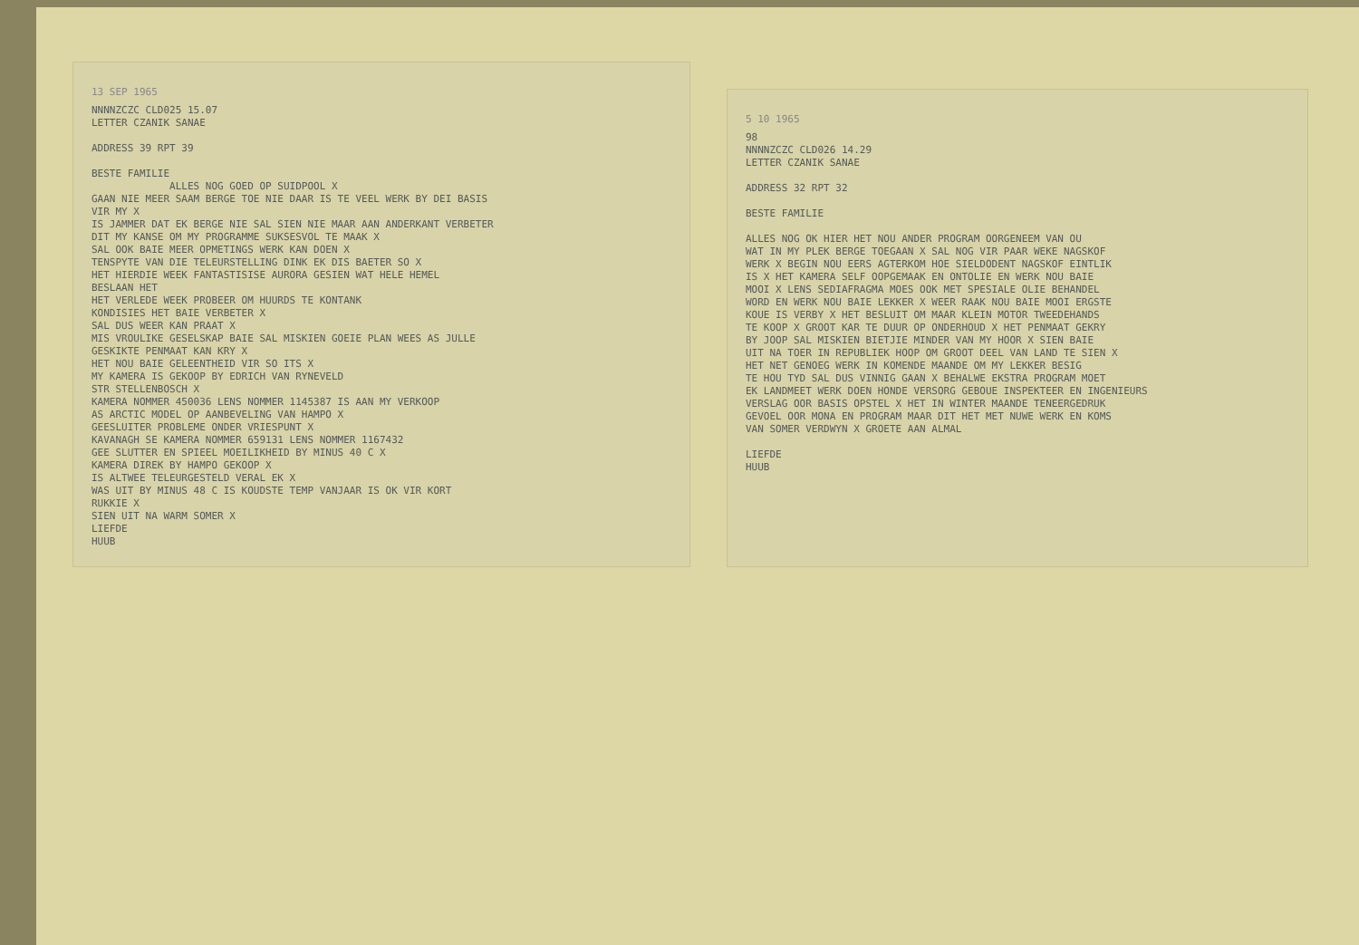13 SEP 1965
NNNNZCZC CLD025 15.07 LETTER CZANIK SANAE ADDRESS 39 RPT 39 BESTE FAMILIE ALLES NOG GOED OP SUIDPOOL X GAAN NIE MEER SAAM BERGE TOE NIE DAAR IS TE VEEL WERK BY DEI BASIS VIR MY X IS JAMMER DAT EK BERGE NIE SAL SIEN NIE MAAR AAN ANDERKANT VERBETER DIT MY KANSE OM MY PROGRAMME SUKSESVOL TE MAAK X SAL OOK BAIE MEER OPMETINGS WERK KAN DOEN X TENSPYTE VAN DIE TELEURSTELLING DINK EK DIS BAETER SO X HET HIERDIE WEEK FANTASTISISE AURORA GESIEN WAT HELE HEMEL BESLAAN HET HET VERLEDE WEEK PROBEER OM HUURDS TE KONTANK KONDISIES HET BAIE VERBETER X SAL DUS WEER KAN PRAAT X MIS VROULIKE GESELSKAP BAIE SAL MISKIEN GOEIE PLAN WEES AS JULLE GESKIKTE PENMAAT KAN KRY X HET NOU BAIE GELEENTHEID VIR SO ITS X MY KAMERA IS GEKOOP BY EDRICH VAN RYNEVELD STR STELLENBOSCH X KAMERA NOMMER 450036 LENS NOMMER 1145387 IS AAN MY VERKOOP AS ARCTIC MODEL OP AANBEVELING VAN HAMPO X GEESLUITER PROBLEME ONDER VRIESPUNT X KAVANAGH SE KAMERA NOMMER 659131 LENS NOMMER 1167432 GEE SLUTTER EN SPIEEL MOEILIKHEID BY MINUS 40 C X KAMERA DIREK BY HAMPO GEKOOP X IS ALTWEE TELEURGESTELD VERAL EK X WAS UIT BY MINUS 48 C IS KOUDSTE TEMP VANJAAR IS OK VIR KORT RUKKIE X SIEN UIT NA WARM SOMER X LIEFDE HUUB
5 10 1965
98 NNNNZCZC CLD026 14.29 LETTER CZANIK SANAE ADDRESS 32 RPT 32 BESTE FAMILIE ALLES NOG OK HIER HET NOU ANDER PROGRAM OORGENEEM VAN OU WAT IN MY PLEK BERGE TOEGAAN X SAL NOG VIR PAAR WEKE NAGSKOF WERK X BEGIN NOU EERS AGTERKOM HOE SIELDODENT NAGSKOF EINTLIK IS X HET KAMERA SELF OOPGEMAAK EN ONTOLIE EN WERK NOU BAIE MOOI X LENS SEDIAFRAGMA MOES OOK MET SPESIALE OLIE BEHANDEL WORD EN WERK NOU BAIE LEKKER X WEER RAAK NOU BAIE MOOI ERGSTE KOUE IS VERBY X HET BESLUIT OM MAAR KLEIN MOTOR TWEEDEHANDS TE KOOP X GROOT KAR TE DUUR OP ONDERHOUD X HET PENMAAT GEKRY BY JOOP SAL MISKIEN BIETJIE MINDER VAN MY HOOR X SIEN BAIE UIT NA TOER IN REPUBLIEK HOOP OM GROOT DEEL VAN LAND TE SIEN X HET NET GENOEG WERK IN KOMENDE MAANDE OM MY LEKKER BESIG TE HOU TYD SAL DUS VINNIG GAAN X BEHALWE EKSTRA PROGRAM MOET EK LANDMEET WERK DOEN HONDE VERSORG GEBOUE INSPEKTEER EN INGENIEURS VERSLAG OOR BASIS OPSTEL X HET IN WINTER MAANDE TENEERGEDRUK GEVOEL OOR MONA EN PROGRAM MAAR DIT HET MET NUWE WERK EN KOMS VAN SOMER VERDWYN X GROETE AAN ALMAL LIEFDE HUUB